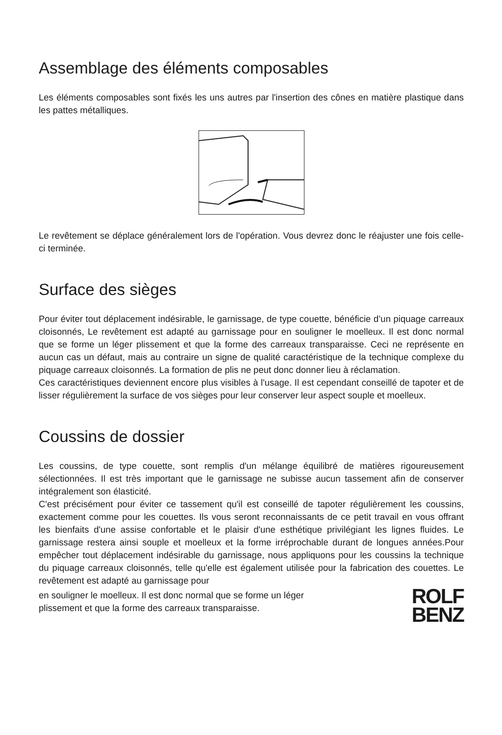Assemblage des éléments composables
Les éléments composables sont fixés les uns autres par l'insertion des cônes en matière plastique dans les pattes métalliques.
Le revêtement se déplace généralement lors de l'opération. Vous devrez donc le réajuster une fois celle-ci terminée.
Surface des sièges
Pour éviter tout déplacement indésirable, le garnissage, de type couette, bénéficie d’un piquage carreaux cloisonnés, Le revêtement est adapté au garnissage pour en souligner le moelleux. Il est donc normal que se forme un léger plissement et que la forme des carreaux transparaisse. Ceci ne représente en aucun cas un défaut, mais au contraire un signe de qualité caractéristique de la technique complexe du piquage carreaux cloisonnés. La formation de plis ne peut donc donner lieu à réclamation.
Ces caractéristiques deviennent encore plus visibles à l'usage. Il est cependant conseillé de tapoter et de lisser régulièrement la surface de vos sièges pour leur conserver leur aspect souple et moelleux.
Coussins de dossier
Les coussins, de type couette, sont remplis d'un mélange équilibré de matières rigoureusement sélectionnées. Il est très important que le garnissage ne subisse aucun tassement afin de conserver intégralement son élasticité.
C'est précisément pour éviter ce tassement qu'il est conseillé de tapoter régulièrement les coussins, exactement comme pour les couettes. Ils vous seront reconnaissants de ce petit travail en vous offrant les bienfaits d'une assise confortable et le plaisir d'une esthétique privilégiant les lignes fluides. Le garnissage restera ainsi souple et moelleux et la forme irréprochable durant de longues années.Pour empêcher tout déplacement indésirable du garnissage, nous appliquons pour les coussins la technique du piquage carreaux cloisonnés, telle qu'elle est également utilisée pour la fabrication des couettes. Le revêtement est adapté au garnissage pour
en souligner le moelleux. Il est donc normal que se forme un léger
plissement et que la forme des carreaux transparaisse.
ROLF
BENZ